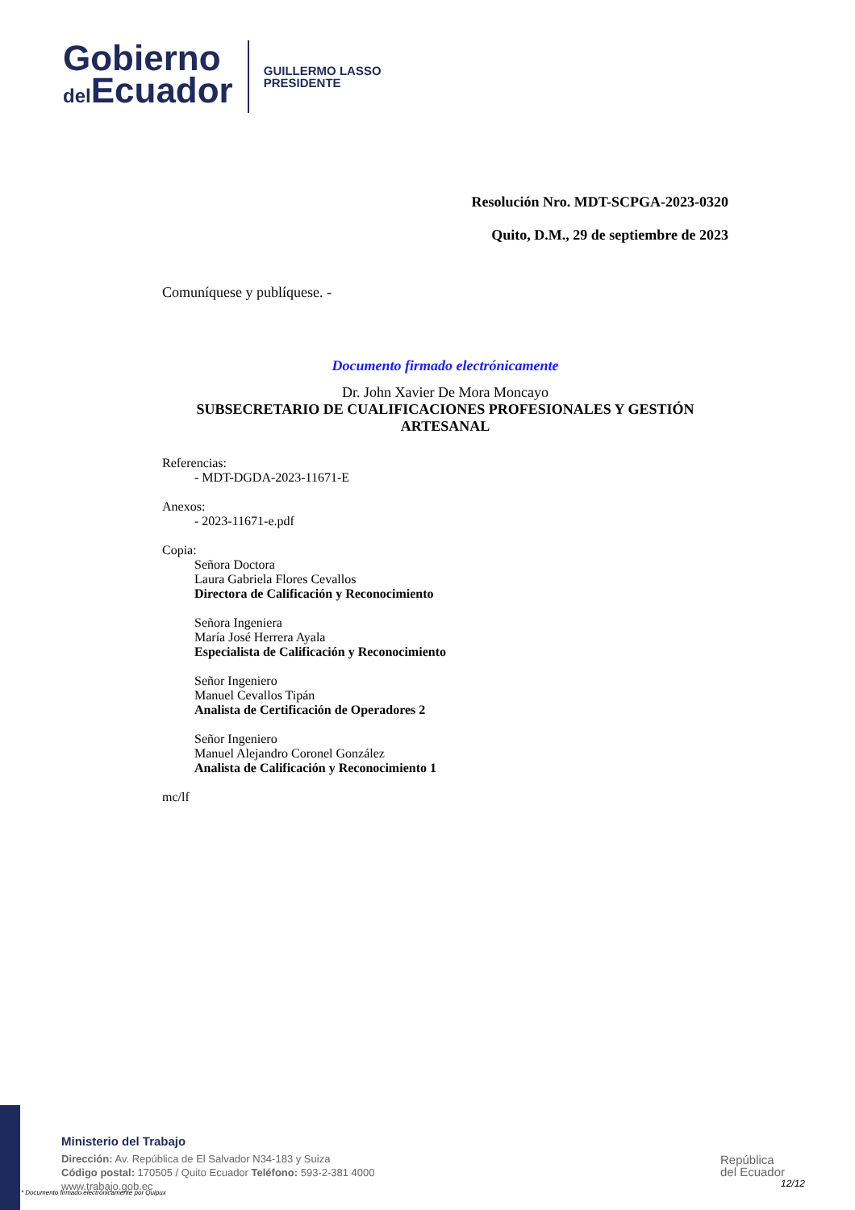Gobierno
del Ecuador
GUILLERMO LASSO
PRESIDENTE
Resolución Nro. MDT-SCPGA-2023-0320
Quito, D.M., 29 de septiembre de 2023
Comuníquese y publíquese. -
Documento firmado electrónicamente
Dr. John Xavier De Mora Moncayo
SUBSECRETARIO DE CUALIFICACIONES PROFESIONALES Y GESTIÓN ARTESANAL
Referencias:
- MDT-DGDA-2023-11671-E
Anexos:
- 2023-11671-e.pdf
Copia:
Señora Doctora
Laura Gabriela Flores Cevallos
Directora de Calificación y Reconocimiento
Señora Ingeniera
María José Herrera Ayala
Especialista de Calificación y Reconocimiento
Señor Ingeniero
Manuel Cevallos Tipán
Analista de Certificación de Operadores 2
Señor Ingeniero
Manuel Alejandro Coronel González
Analista de Calificación y Reconocimiento 1
mc/lf
Ministerio del Trabajo
Dirección: Av. República de El Salvador N34-183 y Suiza
Código postal: 170505 / Quito Ecuador Teléfono: 593-2-381 4000
www.trabajo.gob.ec
* Documento firmado electrónicamente por Quipux
República
del Ecuador
12/12